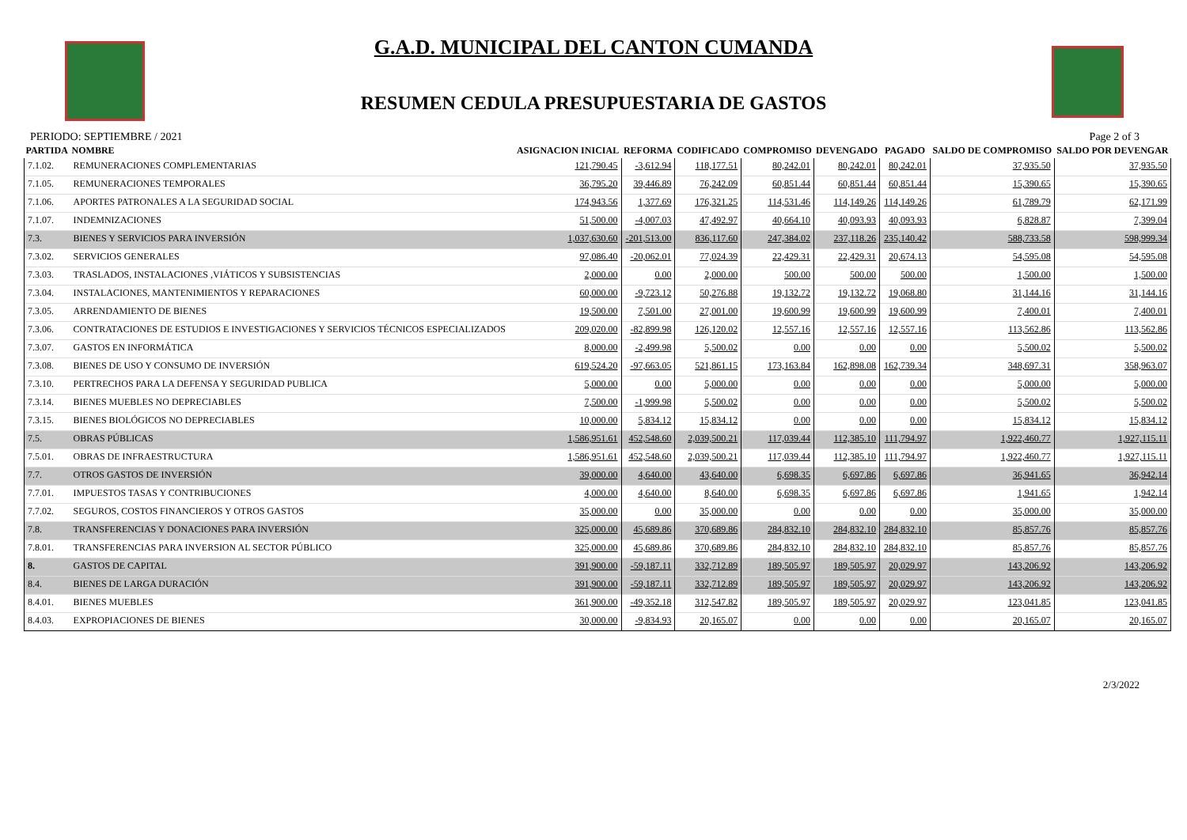G.A.D. MUNICIPAL DEL CANTON CUMANDA
RESUMEN CEDULA PRESUPUESTARIA DE GASTOS
PERIODO: SEPTIEMBRE / 2021 Page 2 of 3
| PARTIDA | NOMBRE | ASIGNACION INICIAL | REFORMA | CODIFICADO | COMPROMISO | DEVENGADO | PAGADO | SALDO DE COMPROMISO | SALDO POR DEVENGAR |
| --- | --- | --- | --- | --- | --- | --- | --- | --- | --- |
| 7.1.02. | REMUNERACIONES COMPLEMENTARIAS | 121,790.45 | -3,612.94 | 118,177.51 | 80,242.01 | 80,242.01 | 80,242.01 | 37,935.50 | 37,935.50 |
| 7.1.05. | REMUNERACIONES TEMPORALES | 36,795.20 | 39,446.89 | 76,242.09 | 60,851.44 | 60,851.44 | 60,851.44 | 15,390.65 | 15,390.65 |
| 7.1.06. | APORTES PATRONALES A LA SEGURIDAD SOCIAL | 174,943.56 | 1,377.69 | 176,321.25 | 114,531.46 | 114,149.26 | 114,149.26 | 61,789.79 | 62,171.99 |
| 7.1.07. | INDEMNIZACIONES | 51,500.00 | -4,007.03 | 47,492.97 | 40,664.10 | 40,093.93 | 40,093.93 | 6,828.87 | 7,399.04 |
| 7.3. | BIENES Y SERVICIOS PARA INVERSIÓN | 1,037,630.60 | -201,513.00 | 836,117.60 | 247,384.02 | 237,118.26 | 235,140.42 | 588,733.58 | 598,999.34 |
| 7.3.02. | SERVICIOS GENERALES | 97,086.40 | -20,062.01 | 77,024.39 | 22,429.31 | 22,429.31 | 20,674.13 | 54,595.08 | 54,595.08 |
| 7.3.03. | TRASLADOS, INSTALACIONES ,VIÁTICOS Y SUBSISTENCIAS | 2,000.00 | 0.00 | 2,000.00 | 500.00 | 500.00 | 500.00 | 1,500.00 | 1,500.00 |
| 7.3.04. | INSTALACIONES, MANTENIMIENTOS Y REPARACIONES | 60,000.00 | -9,723.12 | 50,276.88 | 19,132.72 | 19,132.72 | 19,068.80 | 31,144.16 | 31,144.16 |
| 7.3.05. | ARRENDAMIENTO DE BIENES | 19,500.00 | 7,501.00 | 27,001.00 | 19,600.99 | 19,600.99 | 19,600.99 | 7,400.01 | 7,400.01 |
| 7.3.06. | CONTRATACIONES DE ESTUDIOS E INVESTIGACIONES Y SERVICIOS TÉCNICOS ESPECIALIZADOS | 209,020.00 | -82,899.98 | 126,120.02 | 12,557.16 | 12,557.16 | 12,557.16 | 113,562.86 | 113,562.86 |
| 7.3.07. | GASTOS EN INFORMÁTICA | 8,000.00 | -2,499.98 | 5,500.02 | 0.00 | 0.00 | 0.00 | 5,500.02 | 5,500.02 |
| 7.3.08. | BIENES DE USO Y CONSUMO DE INVERSIÓN | 619,524.20 | -97,663.05 | 521,861.15 | 173,163.84 | 162,898.08 | 162,739.34 | 348,697.31 | 358,963.07 |
| 7.3.10. | PERTRECHOS PARA LA DEFENSA Y SEGURIDAD PUBLICA | 5,000.00 | 0.00 | 5,000.00 | 0.00 | 0.00 | 0.00 | 5,000.00 | 5,000.00 |
| 7.3.14. | BIENES MUEBLES NO DEPRECIABLES | 7,500.00 | -1,999.98 | 5,500.02 | 0.00 | 0.00 | 0.00 | 5,500.02 | 5,500.02 |
| 7.3.15. | BIENES BIOLÓGICOS NO DEPRECIABLES | 10,000.00 | 5,834.12 | 15,834.12 | 0.00 | 0.00 | 0.00 | 15,834.12 | 15,834.12 |
| 7.5. | OBRAS PÚBLICAS | 1,586,951.61 | 452,548.60 | 2,039,500.21 | 117,039.44 | 112,385.10 | 111,794.97 | 1,922,460.77 | 1,927,115.11 |
| 7.5.01. | OBRAS DE INFRAESTRUCTURA | 1,586,951.61 | 452,548.60 | 2,039,500.21 | 117,039.44 | 112,385.10 | 111,794.97 | 1,922,460.77 | 1,927,115.11 |
| 7.7. | OTROS GASTOS DE INVERSIÓN | 39,000.00 | 4,640.00 | 43,640.00 | 6,698.35 | 6,697.86 | 6,697.86 | 36,941.65 | 36,942.14 |
| 7.7.01. | IMPUESTOS TASAS Y CONTRIBUCIONES | 4,000.00 | 4,640.00 | 8,640.00 | 6,698.35 | 6,697.86 | 6,697.86 | 1,941.65 | 1,942.14 |
| 7.7.02. | SEGUROS, COSTOS FINANCIEROS Y OTROS GASTOS | 35,000.00 | 0.00 | 35,000.00 | 0.00 | 0.00 | 0.00 | 35,000.00 | 35,000.00 |
| 7.8. | TRANSFERENCIAS Y DONACIONES PARA INVERSIÓN | 325,000.00 | 45,689.86 | 370,689.86 | 284,832.10 | 284,832.10 | 284,832.10 | 85,857.76 | 85,857.76 |
| 7.8.01. | TRANSFERENCIAS PARA INVERSION AL SECTOR PÚBLICO | 325,000.00 | 45,689.86 | 370,689.86 | 284,832.10 | 284,832.10 | 284,832.10 | 85,857.76 | 85,857.76 |
| 8. | GASTOS DE CAPITAL | 391,900.00 | -59,187.11 | 332,712.89 | 189,505.97 | 189,505.97 | 20,029.97 | 143,206.92 | 143,206.92 |
| 8.4. | BIENES DE LARGA DURACIÓN | 391,900.00 | -59,187.11 | 332,712.89 | 189,505.97 | 189,505.97 | 20,029.97 | 143,206.92 | 143,206.92 |
| 8.4.01. | BIENES MUEBLES | 361,900.00 | -49,352.18 | 312,547.82 | 189,505.97 | 189,505.97 | 20,029.97 | 123,041.85 | 123,041.85 |
| 8.4.03. | EXPROPIACIONES DE BIENES | 30,000.00 | -9,834.93 | 20,165.07 | 0.00 | 0.00 | 0.00 | 20,165.07 | 20,165.07 |
2/3/2022